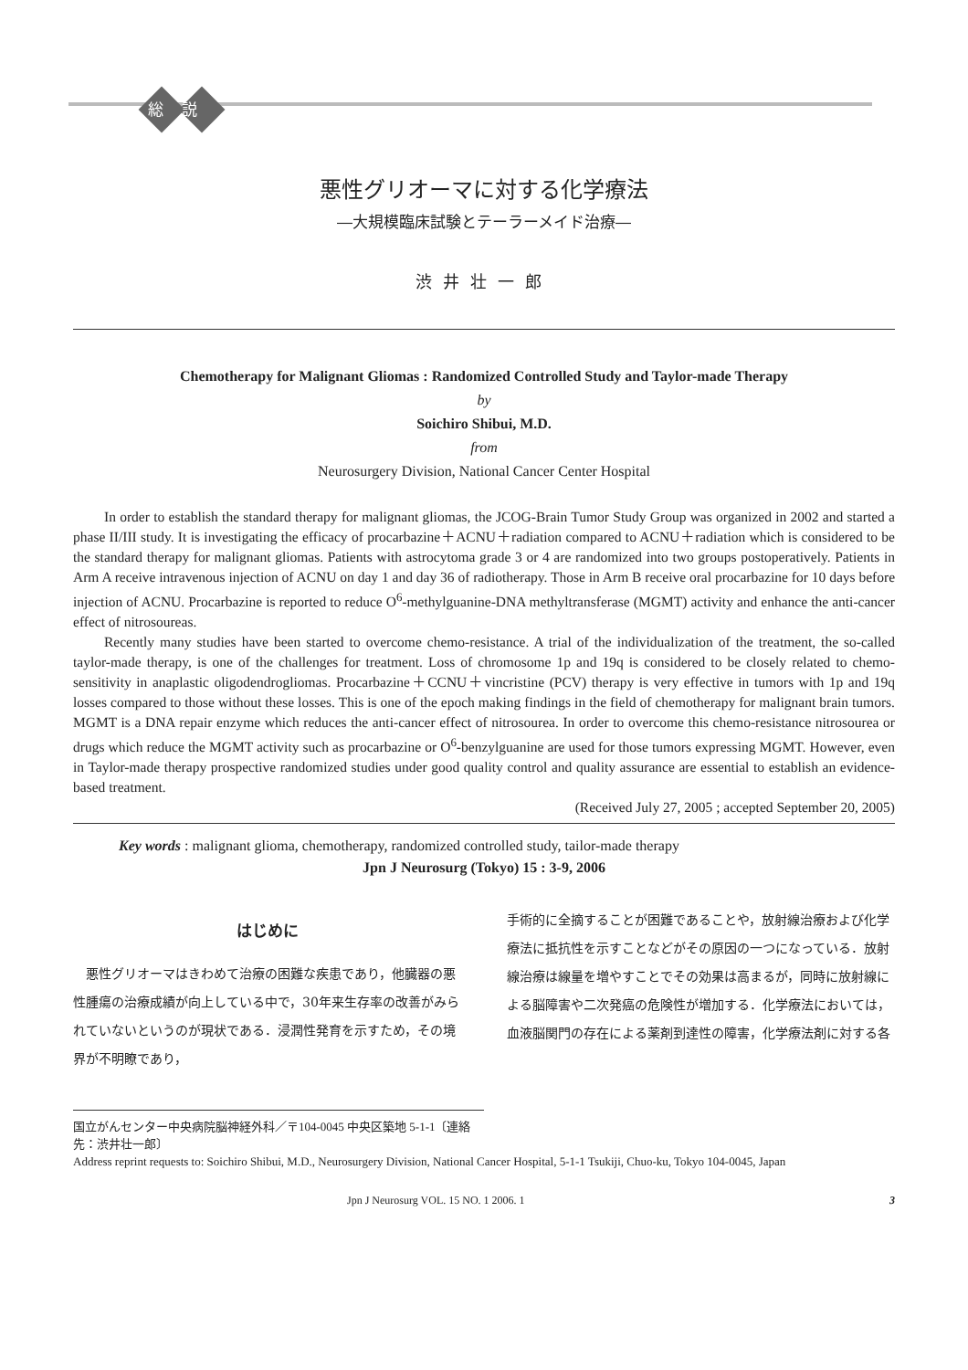総説
悪性グリオーマに対する化学療法
―大規模臨床試験とテーラーメイド治療―
渋井壮一郎
Chemotherapy for Malignant Gliomas : Randomized Controlled Study and Taylor-made Therapy
by
Soichiro Shibui, M.D.
from
Neurosurgery Division, National Cancer Center Hospital
In order to establish the standard therapy for malignant gliomas, the JCOG-Brain Tumor Study Group was organized in 2002 and started a phase II/III study. It is investigating the efficacy of procarbazine＋ACNU＋radiation compared to ACNU＋radiation which is considered to be the standard therapy for malignant gliomas. Patients with astrocytoma grade 3 or 4 are randomized into two groups postoperatively. Patients in Arm A receive intravenous injection of ACNU on day 1 and day 36 of radiotherapy. Those in Arm B receive oral procarbazine for 10 days before injection of ACNU. Procarbazine is reported to reduce O<sup>6</sup>-methylguanine-DNA methyltransferase (MGMT) activity and enhance the anti-cancer effect of nitrosoureas.
Recently many studies have been started to overcome chemo-resistance. A trial of the individualization of the treatment, the so-called taylor-made therapy, is one of the challenges for treatment. Loss of chromosome 1p and 19q is considered to be closely related to chemo-sensitivity in anaplastic oligodendrogliomas. Procarbazine＋CCNU＋vincristine (PCV) therapy is very effective in tumors with 1p and 19q losses compared to those without these losses. This is one of the epoch making findings in the field of chemotherapy for malignant brain tumors. MGMT is a DNA repair enzyme which reduces the anti-cancer effect of nitrosourea. In order to overcome this chemo-resistance nitrosourea or drugs which reduce the MGMT activity such as procarbazine or O<sup>6</sup>-benzylguanine are used for those tumors expressing MGMT. However, even in Taylor-made therapy prospective randomized studies under good quality control and quality assurance are essential to establish an evidence-based treatment.
(Received July 27, 2005 ; accepted September 20, 2005)
Key words : malignant glioma, chemotherapy, randomized controlled study, tailor-made therapy
Jpn J Neurosurg (Tokyo) 15 : 3-9, 2006
はじめに
　悪性グリオーマはきわめて治療の困難な疾患であり，他臓器の悪性腫瘍の治療成績が向上している中で，30年来生存率の改善がみられていないというのが現状である．浸潤性発育を示すため，その境界が不明瞭であり，
手術的に全摘することが困難であることや，放射線治療および化学療法に抵抗性を示すことなどがその原因の一つになっている．放射線治療は線量を増やすことでその効果は高まるが，同時に放射線による脳障害や二次発癌の危険性が増加する．化学療法においては，血液脳関門の存在による薬剤到達性の障害，化学療法剤に対する各
国立がんセンター中央病院脳神経外科／〒104-0045 中央区築地 5-1-1〔連絡先：渋井壮一郎〕
Address reprint requests to: Soichiro Shibui, M.D., Neurosurgery Division, National Cancer Hospital, 5-1-1 Tsukiji, Chuo-ku, Tokyo 104-0045, Japan
Jpn J Neurosurg VOL. 15 NO. 1 2006. 1 3